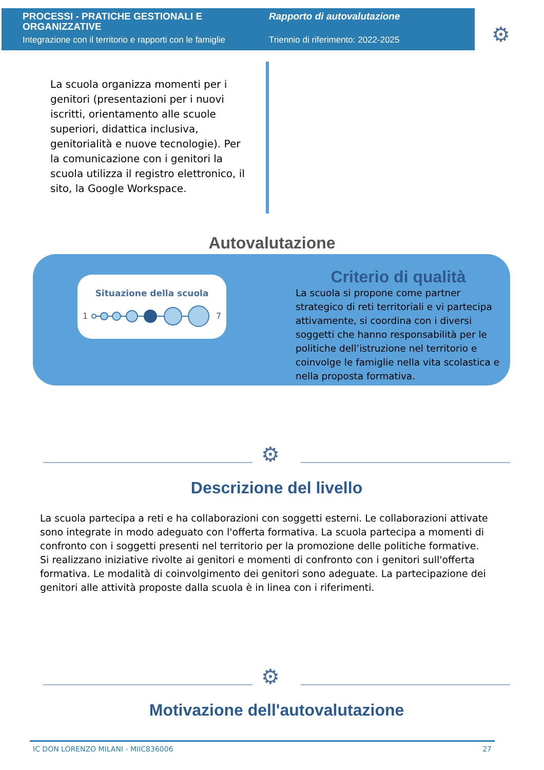PROCESSI - PRATICHE GESTIONALI E ORGANIZZATIVE
Integrazione con il territorio e rapporti con le famiglie
Rapporto di autovalutazione
Triennio di riferimento: 2022-2025
⚙
La scuola organizza momenti per i genitori (presentazioni per i nuovi iscritti, orientamento alle scuole superiori, didattica inclusiva, genitorialità e nuove tecnologie). Per la comunicazione con i genitori la scuola utilizza il registro elettronico, il sito, la Google Workspace.
Autovalutazione
Situazione della scuola
1
7
Criterio di qualità
La scuola si propone come partner strategico di reti territoriali e vi partecipa attivamente, si coordina con i diversi soggetti che hanno responsabilità per le politiche dell’istruzione nel territorio e coinvolge le famiglie nella vita scolastica e nella proposta formativa.
⚙
Descrizione del livello
La scuola partecipa a reti e ha collaborazioni con soggetti esterni. Le collaborazioni attivate sono integrate in modo adeguato con l'offerta formativa. La scuola partecipa a momenti di confronto con i soggetti presenti nel territorio per la promozione delle politiche formative.
Si realizzano iniziative rivolte ai genitori e momenti di confronto con i genitori sull'offerta formativa. Le modalità di coinvolgimento dei genitori sono adeguate. La partecipazione dei genitori alle attività proposte dalla scuola è in linea con i riferimenti.
⚙
Motivazione dell'autovalutazione
IC DON LORENZO MILANI - MIIC836006 27